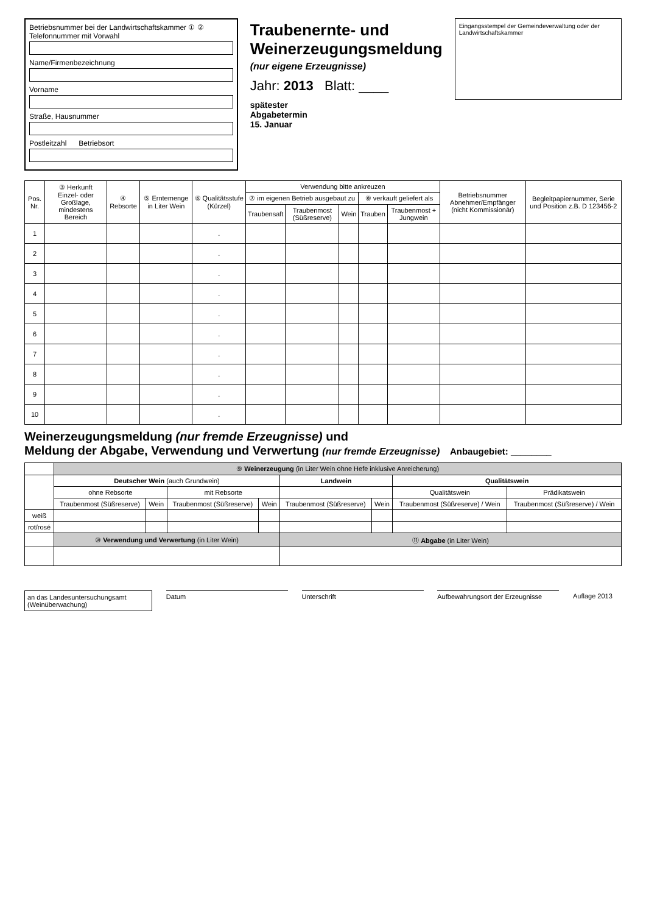Betriebsnummer bei der Landwirtschaftskammer ① ② Telefonnummer mit Vorwahl
Name/Firmenbezeichnung
Vorname
Straße, Hausnummer
Postleitzahl Betriebsort
Traubenernte- und
Weinerzeugungsmeldung
(nur eigene Erzeugnisse)
Jahr: 2013 Blatt: ____
spätester
Abgabetermin
15. Januar
Eingangsstempel der Gemeindeverwaltung oder der Landwirtschaftskammer
| Pos. Nr. | ③ Herkunft Einzel- oder Großlage, mindestens Bereich | ④ Rebsorte | ⑤ Erntemenge in Liter Wein | ⑥ Qualitätsstufe (Kürzel) | Verwendung bitte ankreuzen | | | | | Betriebsnummer Abnehmer/Empfänger (nicht Kommissionär) | Begleitpapiernummer, Serie und Position z.B. D 123456-2 |
| --- | --- | --- | --- | --- | --- | --- | --- | --- | --- | --- | --- |
| | | | | | ⑦ im eigenen Betrieb ausgebaut zu | | | ⑧ verkauft geliefert als | | | |
| | | | | | Traubensaft | Traubenmost (Süßreserve) | Wein | Trauben | Traubenmost + Jungwein | | |
| 1 | | | | . | | | | | | | |
| 2 | | | | . | | | | | | | |
| 3 | | | | . | | | | | | | |
| 4 | | | | . | | | | | | | |
| 5 | | | | . | | | | | | | |
| 6 | | | | . | | | | | | | |
| 7 | | | | . | | | | | | | |
| 8 | | | | . | | | | | | | |
| 9 | | | | . | | | | | | | |
| 10 | | | | . | | | | | | | |
Weinerzeugungsmeldung (nur fremde Erzeugnisse) und
Meldung der Abgabe, Verwendung und Verwertung (nur fremde Erzeugnisse) Anbaugebiet: ________
| | ⑨ Weinerzeugung (in Liter Wein ohne Hefe inklusive Anreicherung) | | | | | | | |
| --- | --- | --- | --- | --- | --- | --- | --- | --- |
| | Deutscher Wein (auch Grundwein) | | | | Landwein | | Qualitätswein | |
| | ohne Rebsorte | | mit Rebsorte | | | | Qualitätswein | Prädikatswein |
| | Traubenmost (Süßreserve) | Wein | Traubenmost (Süßreserve) | Wein | Traubenmost (Süßreserve) | Wein | Traubenmost (Süßreserve) / Wein | Traubenmost (Süßreserve) / Wein |
| weiß | | | | | | | | |
| rot/rosé | | | | | | | | |
| | ⑩ Verwendung und Verwertung (in Liter Wein) | | | | ⑪ Abgabe (in Liter Wein) | | | |
an das Landesuntersuchungsamt (Weinüberwachung)
Datum Unterschrift Aufbewahrungsort der Erzeugnisse
Auflage 2013